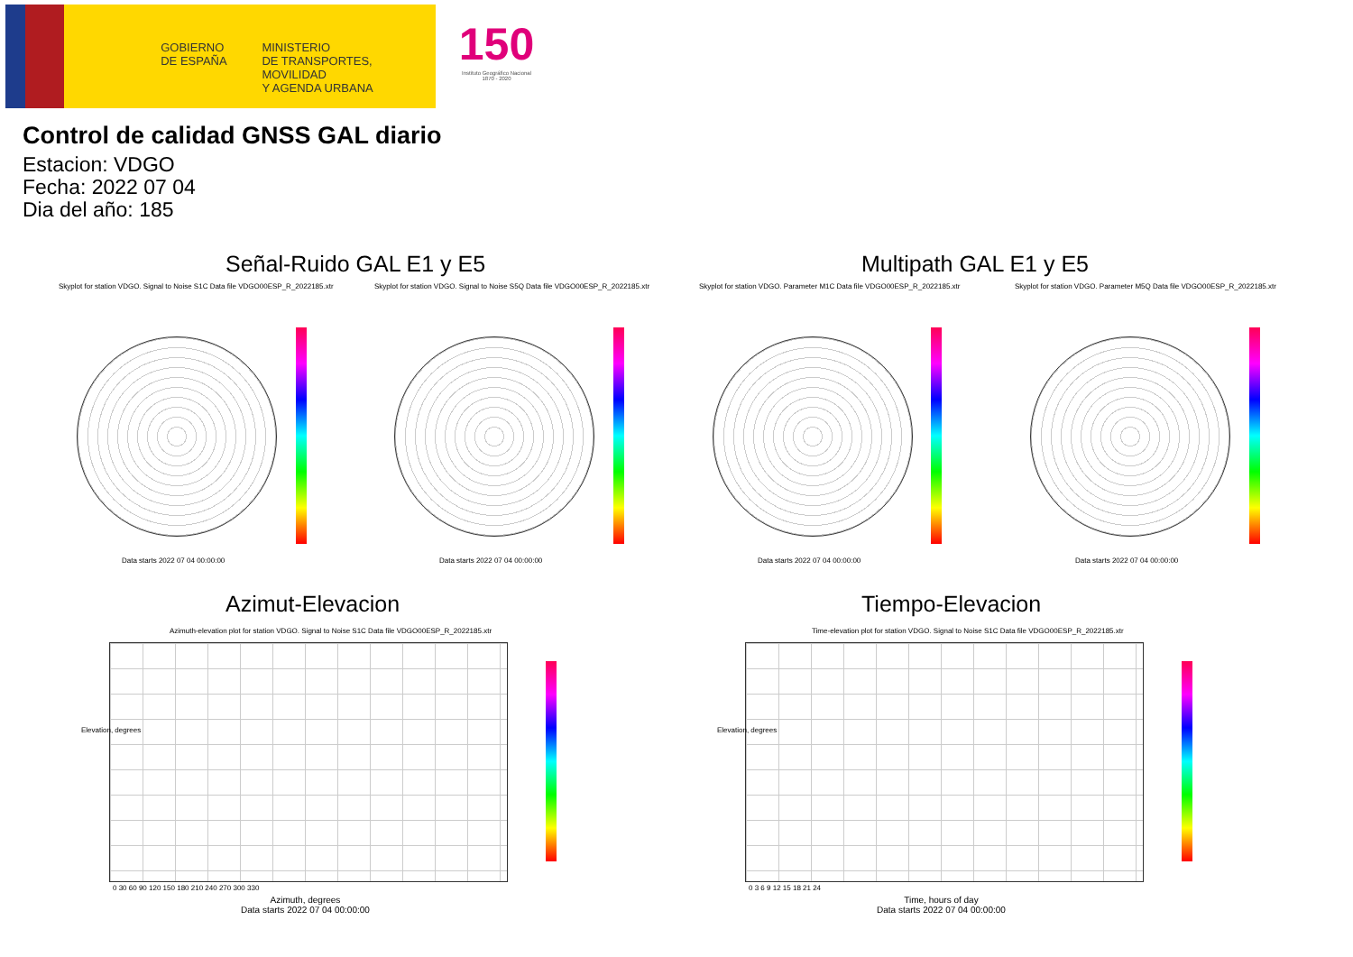GOBIERNO
DE ESPAÑA
MINISTERIO
DE TRANSPORTES, MOVILIDAD
Y AGENDA URBANA
150
Instituto Geográfico Nacional 1870 - 2020
Control de calidad GNSS GAL diario
Estacion: VDGO
Fecha: 2022 07 04
Dia del año: 185
Señal-Ruido GAL E1 y E5 Multipath GAL E1 y E5
Skyplot for station VDGO. Signal to Noise S1C Data file VDGO00ESP_R_2022185.xtr
Skyplot for station VDGO. Signal to Noise S5Q Data file VDGO00ESP_R_2022185.xtr
Skyplot for station VDGO. Parameter M1C Data file VDGO00ESP_R_2022185.xtr
Skyplot for station VDGO. Parameter M5Q Data file VDGO00ESP_R_2022185.xtr
Data starts 2022 07 04 00:00:00
Data starts 2022 07 04 00:00:00
Data starts 2022 07 04 00:00:00
Data starts 2022 07 04 00:00:00
Azimut-Elevacion Tiempo-Elevacion
Azimuth-elevation plot for station VDGO. Signal to Noise S1C Data file VDGO00ESP_R_2022185.xtr
Time-elevation plot for station VDGO. Signal to Noise S1C Data file VDGO00ESP_R_2022185.xtr
0 30 60 90 120 150 180 210 240 270 300 330
0 3 6 9 12 15 18 21 24
Elevation, degrees Elevation, degrees
Azimuth, degrees
Data starts 2022 07 04 00:00:00
Time, hours of day
Data starts 2022 07 04 00:00:00